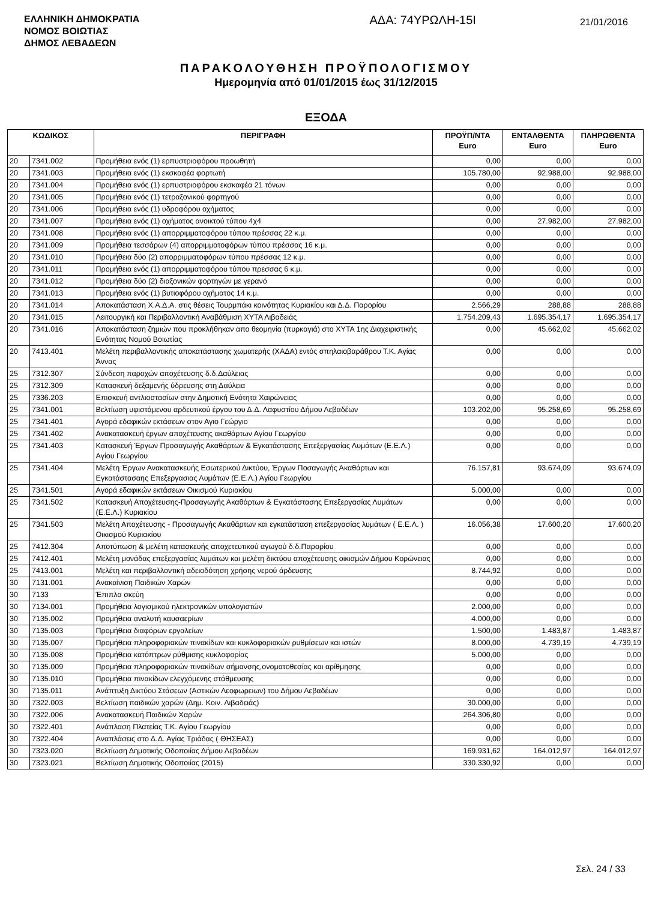ΕΛΛΗΝΙΚΗ ΔΗΜΟΚΡΑΤΙΑ
ΝΟΜΟΣ ΒΟΙΩΤΙΑΣ
ΔΗΜΟΣ ΛΕΒΑΔΕΩΝ
ΑΔΑ: 74ΥΡΩΛΗ-15Ι
21/01/2016
ΠΑΡΑΚΟΛΟΥΘΗΣΗ ΠΡΟΫΠΟΛΟΓΙΣΜΟΥ
Ημερομηνία από 01/01/2015 έως 31/12/2015
ΕΞΟΔΑ
| ΚΩΔΙΚΟΣ | | ΠΕΡΙΓΡΑΦΗ | ΠΡΟΫΠ/ΝΤΑ Euro | ΕΝΤΑΛΘΕΝΤΑ Euro | ΠΛΗΡΩΘΕΝΤΑ Euro |
| --- | --- | --- | --- | --- | --- |
| 20 | 7341.002 | Προμήθεια ενός (1) ερπυστριοφόρου προωθητή | 0,00 | 0,00 | 0,00 |
| 20 | 7341.003 | Προμήθεια ενός (1) εκσκαφέα φορτωτή | 105.780,00 | 92.988,00 | 92.988,00 |
| 20 | 7341.004 | Προμήθεια ενός (1) ερπυστριοφόρου εκσκαφέα 21 τόνων | 0,00 | 0,00 | 0,00 |
| 20 | 7341.005 | Προμήθεια ενός (1) τετραξονικού φορτηγού | 0,00 | 0,00 | 0,00 |
| 20 | 7341.006 | Προμήθεια ενός (1) υδροφόρου οχήματος | 0,00 | 0,00 | 0,00 |
| 20 | 7341.007 | Προμήθεια ενός (1) οχήματος ανοικτού τύπου 4χ4 | 0,00 | 27.982,00 | 27.982,00 |
| 20 | 7341.008 | Προμήθεια ενός (1) απορριμματοφόρου τύπου πρέσσας 22 κ.μ. | 0,00 | 0,00 | 0,00 |
| 20 | 7341.009 | Προμήθεια τεσσάρων (4) απορριμματοφόρων τύπου πρέσσας 16 κ.μ. | 0,00 | 0,00 | 0,00 |
| 20 | 7341.010 | Προμήθεια δύο (2) απορριμματοφόρων τύπου πρέσσας 12 κ.μ. | 0,00 | 0,00 | 0,00 |
| 20 | 7341.011 | Προμήθεια ενός (1) απορριμματοφόρου τύπου πρεσσας 6 κ.μ. | 0,00 | 0,00 | 0,00 |
| 20 | 7341.012 | Προμήθεια δύο (2) διαξονικών φορτηγών με γερανό | 0,00 | 0,00 | 0,00 |
| 20 | 7341.013 | Προμήθεια ενός (1) βυτιοφόρου οχήματος 14 κ.μ. | 0,00 | 0,00 | 0,00 |
| 20 | 7341.014 | Αποκατάσταση Χ.Α.Δ.Α. στις θέσεις Τουρμπάκι κοινότητας Κυριακίου και Δ.Δ. Παρορίου | 2.566,29 | 288,88 | 288,88 |
| 20 | 7341.015 | Λειτουργική και Περιβαλλοντική Αναβάθμιση ΧΥΤΑ Λιβαδειάς | 1.754.209,43 | 1.695.354,17 | 1.695.354,17 |
| 20 | 7341.016 | Αποκατάσταση ζημιών που προκλήθηκαν απο θεομηνία (πυρκαγιά) στο ΧΥΤΑ 1ης Διαχειριστικής Ενότητας Νομού Βοιωτίας | 0,00 | 45.662,02 | 45.662,02 |
| 20 | 7413.401 | Μελέτη περιβαλλοντικής αποκατάστασης χωματερής (ΧΑΔΑ) εντός σπηλαιοβαράθρου Τ.Κ. Αγίας Άννας | 0,00 | 0,00 | 0,00 |
| 25 | 7312.307 | Σύνδεση παροχών αποχέτευσης δ.δ.Δαύλειας | 0,00 | 0,00 | 0,00 |
| 25 | 7312.309 | Κατασκευή δεξαμενής ύδρευσης στη Δαύλεια | 0,00 | 0,00 | 0,00 |
| 25 | 7336.203 | Επισκευή αντλιοστασίων στην Δημοτική Ενότητα Χαιρώνειας | 0,00 | 0,00 | 0,00 |
| 25 | 7341.001 | Βελτίωση υφιστάμενου αρδευτικού έργου του Δ.Δ. Λαφυστίου Δήμου Λεβαδέων | 103.202,00 | 95.258,69 | 95.258,69 |
| 25 | 7341.401 | Αγορά εδαφικών εκτάσεων στον Αγιο Γεώργιο | 0,00 | 0,00 | 0,00 |
| 25 | 7341.402 | Ανακατασκευή έργων αποχέτευσης ακαθάρτων Αγίου Γεωργίου | 0,00 | 0,00 | 0,00 |
| 25 | 7341.403 | Κατασκευή Έργων Προσαγωγής Ακαθάρτων & Εγκατάστασης Επεξεργασίας Λυμάτων (Ε.Ε.Λ.) Αγίου Γεωργίου | 0,00 | 0,00 | 0,00 |
| 25 | 7341.404 | Μελέτη Έργων Ανακατασκευής Εσωτερικού Δικτύου, Έργων Ποσαγωγής Ακαθάρτων και Εγκατάστασαης Επεξεργασιας Λυμάτων (Ε.Ε.Λ.) Αγίου Γεωργίου | 76.157,81 | 93.674,09 | 93.674,09 |
| 25 | 7341.501 | Αγορά εδαφικών εκτάσεων Οικισμού Κυριακίου | 5.000,00 | 0,00 | 0,00 |
| 25 | 7341.502 | Κατασκευή Αποχέτευσης-Προσαγωγής Ακαθάρτων & Εγκατάστασης Επεξεργασίας Λυμάτων (Ε.Ε.Λ.) Κυριακίου | 0,00 | 0,00 | 0,00 |
| 25 | 7341.503 | Μελέτη Αποχέτευσης - Προσαγωγής Ακαθάρτων και εγκατάσταση επεξεργασίας λυμάτων ( Ε.Ε.Λ. ) Οικισμού Κυριακίου | 16.056,38 | 17.600,20 | 17.600,20 |
| 25 | 7412.304 | Αποτύπωση & μελέτη κατασκευής αποχετευτικού αγωγού δ.δ.Παρορίου | 0,00 | 0,00 | 0,00 |
| 25 | 7412.401 | Μελέτη μονάδας επεξεργασίας λυμάτων και μελέτη δικτύου αποχέτευσης οικισμών Δήμου Κορώνειας | 0,00 | 0,00 | 0,00 |
| 25 | 7413.001 | Μελέτη και περιβαλλοντική αδειοδότηση χρήσης νερού άρδευσης | 8.744,92 | 0,00 | 0,00 |
| 30 | 7131.001 | Ανακαίνιση Παιδικών Χαρών | 0,00 | 0,00 | 0,00 |
| 30 | 7133 | Έπιπλα σκεύη | 0,00 | 0,00 | 0,00 |
| 30 | 7134.001 | Προμήθεια λογισμικού ηλεκτρονικών υπολογιστών | 2.000,00 | 0,00 | 0,00 |
| 30 | 7135.002 | Προμήθεια αναλυτή καυσαερίων | 4.000,00 | 0,00 | 0,00 |
| 30 | 7135.003 | Προμήθεια διαφόρων εργαλείων | 1.500,00 | 1.483,87 | 1.483,87 |
| 30 | 7135.007 | Προμήθεια πληροφοριακών πινακίδων και κυκλοφοριακών ρυθμίσεων και ιστών | 8.000,00 | 4.739,19 | 4.739,19 |
| 30 | 7135.008 | Προμήθεια κατόπτρων ρύθμισης κυκλοφορίας | 5.000,00 | 0,00 | 0,00 |
| 30 | 7135.009 | Προμήθεια πληροφοριακών πινακίδων σήμανσης,ονοματοθεσίας και αρίθμησης | 0,00 | 0,00 | 0,00 |
| 30 | 7135.010 | Προμήθεια πινακίδων ελεγχόμενης στάθμευσης | 0,00 | 0,00 | 0,00 |
| 30 | 7135.011 | Ανάπτυξη Δικτύου Στάσεων (Αστικών Λεοφωρειων) του Δήμου Λεβαδέων | 0,00 | 0,00 | 0,00 |
| 30 | 7322.003 | Βελτίωση παιδικών χαρών (Δημ. Κοιν. Λιβαδειάς) | 30.000,00 | 0,00 | 0,00 |
| 30 | 7322.006 | Ανακατασκευή Παιδικών Χαρών | 264.306,80 | 0,00 | 0,00 |
| 30 | 7322.401 | Ανάπλαση Πλατείας Τ.Κ. Αγίου Γεωργίου | 0,00 | 0,00 | 0,00 |
| 30 | 7322.404 | Αναπλάσεις στο Δ.Δ. Αγίας Τριάδας ( ΘΗΣΕΑΣ) | 0,00 | 0,00 | 0,00 |
| 30 | 7323.020 | Βελτίωση Δημοτικής Οδοποιίας Δήμου Λεβαδέων | 169.931,62 | 164.012,97 | 164.012,97 |
| 30 | 7323.021 | Βελτίωση Δημοτικής Οδοποιίας (2015) | 330.330,92 | 0,00 | 0,00 |
Σελ. 24 / 33